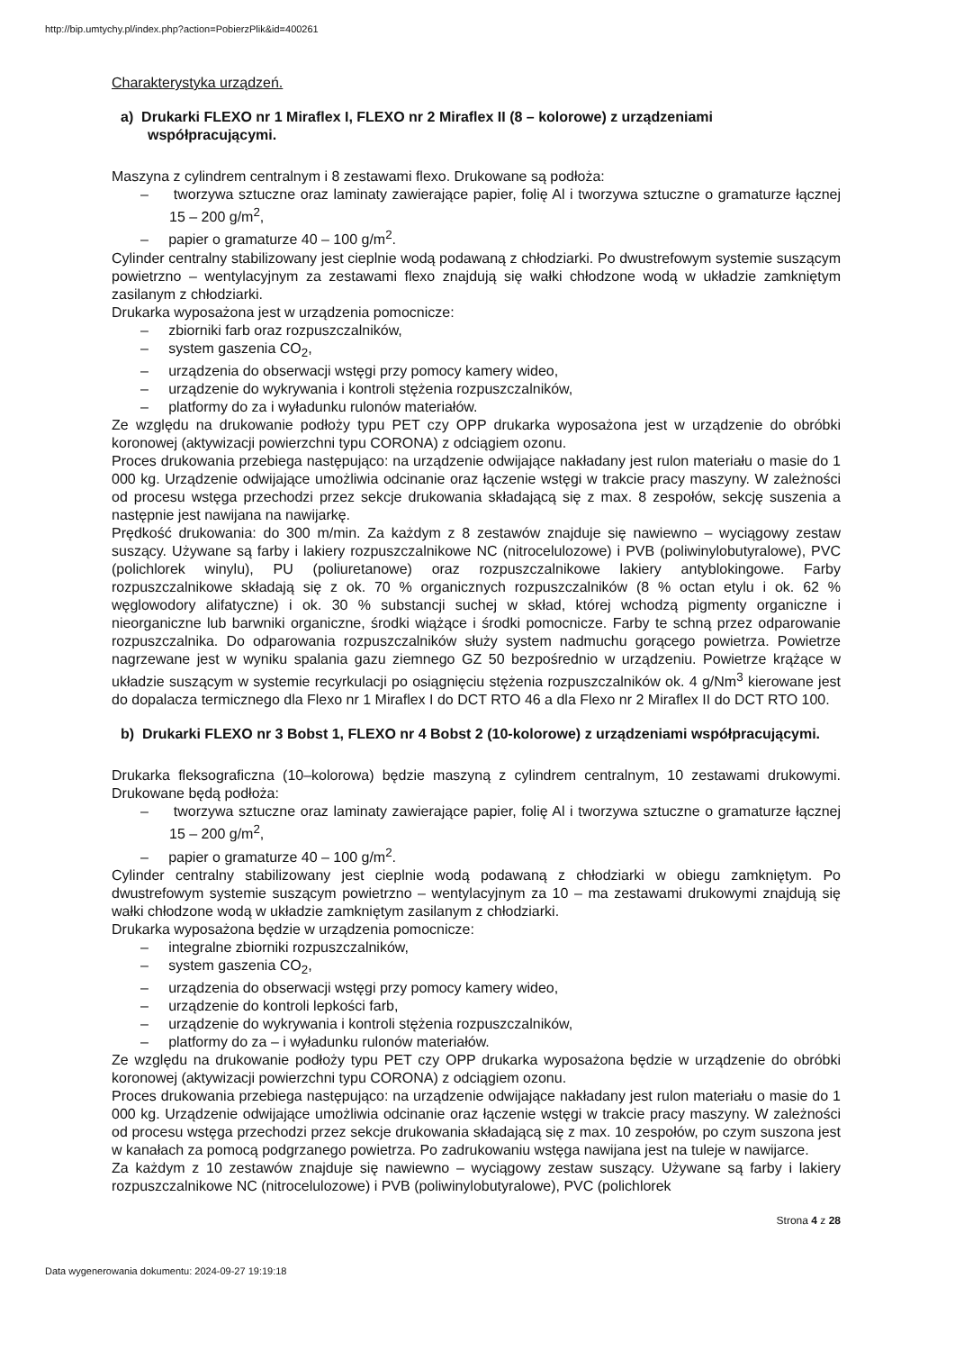http://bip.umtychy.pl/index.php?action=PobierzPlik&id=400261
Charakterystyka urządzeń.
a) Drukarki FLEXO nr 1 Miraflex I, FLEXO nr 2 Miraflex II (8 – kolorowe) z urządzeniami współpracującymi.
Maszyna z cylindrem centralnym i 8 zestawami flexo. Drukowane są podłoża:
– tworzywa sztuczne oraz laminaty zawierające papier, folię Al i tworzywa sztuczne o gramaturze łącznej 15 – 200 g/m<sup>2</sup>,
– papier o gramaturze 40 – 100 g/m<sup>2</sup>.
Cylinder centralny stabilizowany jest cieplnie wodą podawaną z chłodziarki. Po dwustrefowym systemie suszącym powietrzno – wentylacyjnym za zestawami flexo znajdują się wałki chłodzone wodą w układzie zamkniętym zasilanym z chłodziarki.
Drukarka wyposażona jest w urządzenia pomocnicze:
– zbiorniki farb oraz rozpuszczalników,
– system gaszenia CO<sub>2</sub>,
– urządzenia do obserwacji wstęgi przy pomocy kamery wideo,
– urządzenie do wykrywania i kontroli stężenia rozpuszczalników,
– platformy do za i wyładunku rulonów materiałów.
Ze względu na drukowanie podłoży typu PET czy OPP drukarka wyposażona jest w urządzenie do obróbki koronowej (aktywizacji powierzchni typu CORONA) z odciągiem ozonu.
Proces drukowania przebiega następująco: na urządzenie odwijające nakładany jest rulon materiału o masie do 1 000 kg. Urządzenie odwijające umożliwia odcinanie oraz łączenie wstęgi w trakcie pracy maszyny. W zależności od procesu wstęga przechodzi przez sekcje drukowania składającą się z max. 8 zespołów, sekcję suszenia a następnie jest nawijana na nawijarkę.
Prędkość drukowania: do 300 m/min. Za każdym z 8 zestawów znajduje się nawiewno – wyciągowy zestaw suszący. Używane są farby i lakiery rozpuszczalnikowe NC (nitrocelulozowe) i PVB (poliwinylobutyralowe), PVC (polichlorek winylu), PU (poliuretanowe) oraz rozpuszczalnikowe lakiery antyblokingowe. Farby rozpuszczalnikowe składają się z ok. 70 % organicznych rozpuszczalników (8 % octan etylu i ok. 62 % węglowodory alifatyczne) i ok. 30 % substancji suchej w skład, której wchodzą pigmenty organiczne i nieorganiczne lub barwniki organiczne, środki wiążące i środki pomocnicze. Farby te schną przez odparowanie rozpuszczalnika. Do odparowania rozpuszczalników służy system nadmuchu gorącego powietrza. Powietrze nagrzewane jest w wyniku spalania gazu ziemnego GZ 50 bezpośrednio w urządzeniu. Powietrze krążące w układzie suszącym w systemie recyrkulacji po osiągnięciu stężenia rozpuszczalników ok. 4 g/Nm<sup>3</sup> kierowane jest do dopalacza termicznego dla Flexo nr 1 Miraflex I do DCT RTO 46 a dla Flexo nr 2 Miraflex II do DCT RTO 100.
b) Drukarki FLEXO nr 3 Bobst 1, FLEXO nr 4 Bobst 2 (10-kolorowe) z urządzeniami współpracującymi.
Drukarka fleksograficzna (10–kolorowa) będzie maszyną z cylindrem centralnym, 10 zestawami drukowymi. Drukowane będą podłoża:
– tworzywa sztuczne oraz laminaty zawierające papier, folię Al i tworzywa sztuczne o gramaturze łącznej 15 – 200 g/m<sup>2</sup>,
– papier o gramaturze 40 – 100 g/m<sup>2</sup>.
Cylinder centralny stabilizowany jest cieplnie wodą podawaną z chłodziarki w obiegu zamkniętym. Po dwustrefowym systemie suszącym powietrzno – wentylacyjnym za 10 – ma zestawami drukowymi znajdują się wałki chłodzone wodą w układzie zamkniętym zasilanym z chłodziarki.
Drukarka wyposażona będzie w urządzenia pomocnicze:
– integralne zbiorniki rozpuszczalników,
– system gaszenia CO<sub>2</sub>,
– urządzenia do obserwacji wstęgi przy pomocy kamery wideo,
– urządzenie do kontroli lepkości farb,
– urządzenie do wykrywania i kontroli stężenia rozpuszczalników,
– platformy do za – i wyładunku rulonów materiałów.
Ze względu na drukowanie podłoży typu PET czy OPP drukarka wyposażona będzie w urządzenie do obróbki koronowej (aktywizacji powierzchni typu CORONA) z odciągiem ozonu.
Proces drukowania przebiega następująco: na urządzenie odwijające nakładany jest rulon materiału o masie do 1 000 kg. Urządzenie odwijające umożliwia odcinanie oraz łączenie wstęgi w trakcie pracy maszyny. W zależności od procesu wstęga przechodzi przez sekcje drukowania składającą się z max. 10 zespołów, po czym suszona jest w kanałach za pomocą podgrzanego powietrza. Po zadrukowaniu wstęga nawijana jest na tuleje w nawijarce.
Za każdym z 10 zestawów znajduje się nawiewno – wyciągowy zestaw suszący. Używane są farby i lakiery rozpuszczalnikowe NC (nitrocelulozowe) i PVB (poliwinylobutyralowe), PVC (polichlorek
Strona 4 z 28
Data wygenerowania dokumentu: 2024-09-27 19:19:18